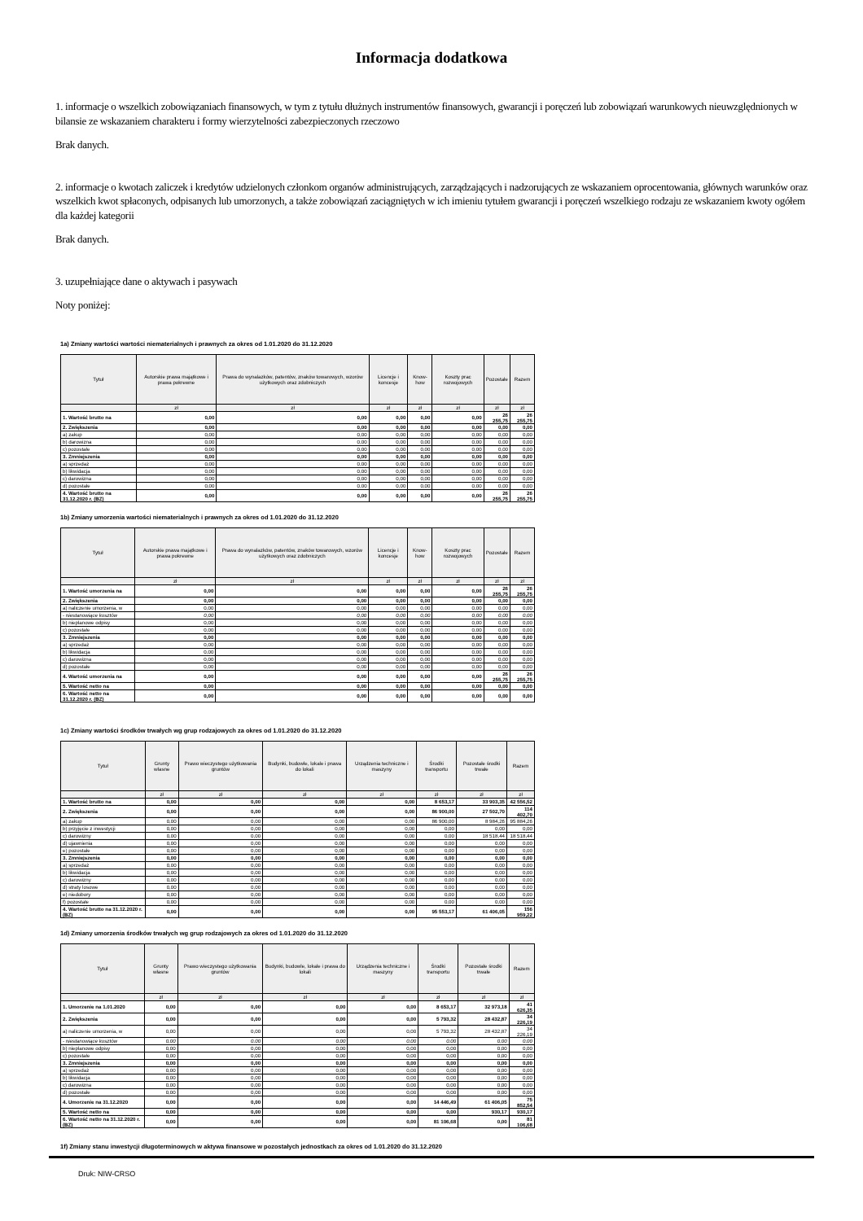Informacja dodatkowa
1. informacje o wszelkich zobowiązaniach finansowych, w tym z tytułu dłużnych instrumentów finansowych, gwarancji i poręczeń lub zobowiązań warunkowych nieuwzględnionych w bilansie ze wskazaniem charakteru i formy wierzytelności zabezpieczonych rzeczowo
Brak danych.
2. informacje o kwotach zaliczek i kredytów udzielonych członkom organów administrujących, zarządzających i nadzorujących ze wskazaniem oprocentowania, głównych warunków oraz wszelkich kwot spłaconych, odpisanych lub umorzonych, a także zobowiązań zaciągniętych w ich imieniu tytułem gwarancji i poręczeń wszelkiego rodzaju ze wskazaniem kwoty ogółem dla każdej kategorii
Brak danych.
3. uzupełniające dane o aktywach i pasywach
Noty poniżej:
1a) Zmiany wartości wartości niematerialnych i prawnych za okres od 1.01.2020 do 31.12.2020
| Tytuł | Autorskie prawa majątkowe i prawa pokrewne | Prawa do wynalazków, patentów, znaków towarowych, wzorów użytkowych oraz zdobniczych | Licencje i koncesje | Know-how | Koszty prac rozwojowych | Pozostałe | Razem |
| --- | --- | --- | --- | --- | --- | --- | --- |
| | zł | zł | zł | zł | zł | zł | zł |
| 1. Wartość brutto na | 0,00 | 0,00 | 0,00 | 0,00 | 0,00 | 26 255,75 | 26 255,75 |
| 2. Zwiększenia | 0,00 | 0,00 | 0,00 | 0,00 | 0,00 | 0,00 | 0,00 |
| a) zakup | 0,00 | 0,00 | 0,00 | 0,00 | 0,00 | 0,00 | 0,00 |
| b) darowizna | 0,00 | 0,00 | 0,00 | 0,00 | 0,00 | 0,00 | 0,00 |
| c) pozostałe | 0,00 | 0,00 | 0,00 | 0,00 | 0,00 | 0,00 | 0,00 |
| 3. Zmniejszenia | 0,00 | 0,00 | 0,00 | 0,00 | 0,00 | 0,00 | 0,00 |
| a) sprzedaż | 0,00 | 0,00 | 0,00 | 0,00 | 0,00 | 0,00 | 0,00 |
| b) likwidacja | 0,00 | 0,00 | 0,00 | 0,00 | 0,00 | 0,00 | 0,00 |
| c) darowizna | 0,00 | 0,00 | 0,00 | 0,00 | 0,00 | 0,00 | 0,00 |
| d) pozostałe | 0,00 | 0,00 | 0,00 | 0,00 | 0,00 | 0,00 | 0,00 |
| 4. Wartość brutto na 31.12.2020 r. (BZ) | 0,00 | 0,00 | 0,00 | 0,00 | 0,00 | 26 255,75 | 26 255,75 |
1b) Zmiany umorzenia wartości niematerialnych i prawnych za okres od 1.01.2020 do 31.12.2020
| Tytuł | Autorskie prawa majątkowe i prawa pokrewne | Prawa do wynalazków, patentów, znaków towarowych, wzorów użytkowych oraz zdobniczych | Licencje i koncesje | Know-how | Koszty prac rozwojowych | Pozostałe | Razem |
| --- | --- | --- | --- | --- | --- | --- | --- |
| | zł | zł | zł | zł | zł | zł | zł |
| 1. Wartość umorzenia na | 0,00 | 0,00 | 0,00 | 0,00 | 0,00 | 26 255,75 | 26 255,75 |
| 2. Zwiększenia | 0,00 | 0,00 | 0,00 | 0,00 | 0,00 | 0,00 | 0,00 |
| a) naliczenie umorzenia, w | 0,00 | 0,00 | 0,00 | 0,00 | 0,00 | 0,00 | 0,00 |
| - niestanowiące kosztów | 0,00 | 0,00 | 0,00 | 0,00 | 0,00 | 0,00 | 0,00 |
| b) nieplanowe odpisy | 0,00 | 0,00 | 0,00 | 0,00 | 0,00 | 0,00 | 0,00 |
| c) pozostałe | 0,00 | 0,00 | 0,00 | 0,00 | 0,00 | 0,00 | 0,00 |
| 3. Zmniejszenia | 0,00 | 0,00 | 0,00 | 0,00 | 0,00 | 0,00 | 0,00 |
| a) sprzedaż | 0,00 | 0,00 | 0,00 | 0,00 | 0,00 | 0,00 | 0,00 |
| b) likwidacja | 0,00 | 0,00 | 0,00 | 0,00 | 0,00 | 0,00 | 0,00 |
| c) darowizna | 0,00 | 0,00 | 0,00 | 0,00 | 0,00 | 0,00 | 0,00 |
| d) pozostałe | 0,00 | 0,00 | 0,00 | 0,00 | 0,00 | 0,00 | 0,00 |
| 4. Wartość umorzenia na | 0,00 | 0,00 | 0,00 | 0,00 | 0,00 | 26 255,75 | 26 255,75 |
| 5. Wartość netto na | 0,00 | 0,00 | 0,00 | 0,00 | 0,00 | 0,00 | 0,00 |
| 6. Wartość netto na 31.12.2020 r. (BZ) | 0,00 | 0,00 | 0,00 | 0,00 | 0,00 | 0,00 | 0,00 |
1c) Zmiany wartości środków trwałych wg grup rodzajowych za okres od 1.01.2020 do 31.12.2020
| Tytuł | Grunty własne | Prawo wieczystego użytkowania gruntów | Budynki, budowle, lokale i prawa do lokali | Urządzenia techniczne i maszyny | Środki transportu | Pozostałe środki trwałe | Razem |
| --- | --- | --- | --- | --- | --- | --- | --- |
| | zł | zł | zł | zł | zł | zł | zł |
| 1. Wartość brutto na | 0,00 | 0,00 | 0,00 | 0,00 | 8 653,17 | 33 903,35 | 42 556,52 |
| 2. Zwiększenia | 0,00 | 0,00 | 0,00 | 0,00 | 86 900,00 | 27 502,70 | 114 402,70 |
| a) zakup | 0,00 | 0,00 | 0,00 | 0,00 | 86 900,00 | 8 984,26 | 95 884,26 |
| b) przyjęcie z inwestycji | 0,00 | 0,00 | 0,00 | 0,00 | 0,00 | 0,00 | 0,00 |
| c) darowizny | 0,00 | 0,00 | 0,00 | 0,00 | 0,00 | 18 518,44 | 18 518,44 |
| d) ujawnienia | 0,00 | 0,00 | 0,00 | 0,00 | 0,00 | 0,00 | 0,00 |
| e) pozostałe | 0,00 | 0,00 | 0,00 | 0,00 | 0,00 | 0,00 | 0,00 |
| 3. Zmniejszenia | 0,00 | 0,00 | 0,00 | 0,00 | 0,00 | 0,00 | 0,00 |
| a) sprzedaż | 0,00 | 0,00 | 0,00 | 0,00 | 0,00 | 0,00 | 0,00 |
| b) likwidacja | 0,00 | 0,00 | 0,00 | 0,00 | 0,00 | 0,00 | 0,00 |
| c) darowizny | 0,00 | 0,00 | 0,00 | 0,00 | 0,00 | 0,00 | 0,00 |
| d) straty losowe | 0,00 | 0,00 | 0,00 | 0,00 | 0,00 | 0,00 | 0,00 |
| e) niedobory | 0,00 | 0,00 | 0,00 | 0,00 | 0,00 | 0,00 | 0,00 |
| f) pozostałe | 0,00 | 0,00 | 0,00 | 0,00 | 0,00 | 0,00 | 0,00 |
| 4. Wartość brutto na 31.12.2020 r. (BZ) | 0,00 | 0,00 | 0,00 | 0,00 | 95 553,17 | 61 406,05 | 156 959,22 |
1d) Zmiany umorzenia środków trwałych wg grup rodzajowych za okres od 1.01.2020 do 31.12.2020
| Tytuł | Grunty własne | Prawo wieczystego użytkowania gruntów | Budynki, budowle, lokale i prawa do lokali | Urządzenia techniczne i maszyny | Środki transportu | Pozostałe środki trwałe | Razem |
| --- | --- | --- | --- | --- | --- | --- | --- |
| | zł | zł | zł | zł | zł | zł | zł |
| 1. Umorzenie na 1.01.2020 | 0,00 | 0,00 | 0,00 | 0,00 | 8 653,17 | 32 973,18 | 41 626,35 |
| 2. Zwiększenia | 0,00 | 0,00 | 0,00 | 0,00 | 5 793,32 | 28 432,87 | 34 226,19 |
| a) naliczenie umorzenia, w | 0,00 | 0,00 | 0,00 | 0,00 | 5 793,32 | 28 432,87 | 34 226,19 |
| - niestanowiące kosztów | 0,00 | 0,00 | 0,00 | 0,00 | 0,00 | 0,00 | 0,00 |
| b) nieplanowe odpisy | 0,00 | 0,00 | 0,00 | 0,00 | 0,00 | 0,00 | 0,00 |
| c) pozostałe | 0,00 | 0,00 | 0,00 | 0,00 | 0,00 | 0,00 | 0,00 |
| 3. Zmniejszenia | 0,00 | 0,00 | 0,00 | 0,00 | 0,00 | 0,00 | 0,00 |
| a) sprzedaż | 0,00 | 0,00 | 0,00 | 0,00 | 0,00 | 0,00 | 0,00 |
| b) likwidacja | 0,00 | 0,00 | 0,00 | 0,00 | 0,00 | 0,00 | 0,00 |
| c) darowizna | 0,00 | 0,00 | 0,00 | 0,00 | 0,00 | 0,00 | 0,00 |
| d) pozostałe | 0,00 | 0,00 | 0,00 | 0,00 | 0,00 | 0,00 | 0,00 |
| 4. Umorzenie na 31.12.2020 | 0,00 | 0,00 | 0,00 | 0,00 | 14 446,49 | 61 406,05 | 75 852,54 |
| 5. Wartość netto na | 0,00 | 0,00 | 0,00 | 0,00 | 0,00 | 930,17 | 930,17 |
| 6. Wartość netto na 31.12.2020 r. (BZ) | 0,00 | 0,00 | 0,00 | 0,00 | 81 106,68 | 0,00 | 81 106,68 |
1f) Zmiany stanu inwestycji długoterminowych w aktywa finansowe w pozostałych jednostkach za okres od 1.01.2020 do 31.12.2020
Druk: NIW-CRSO